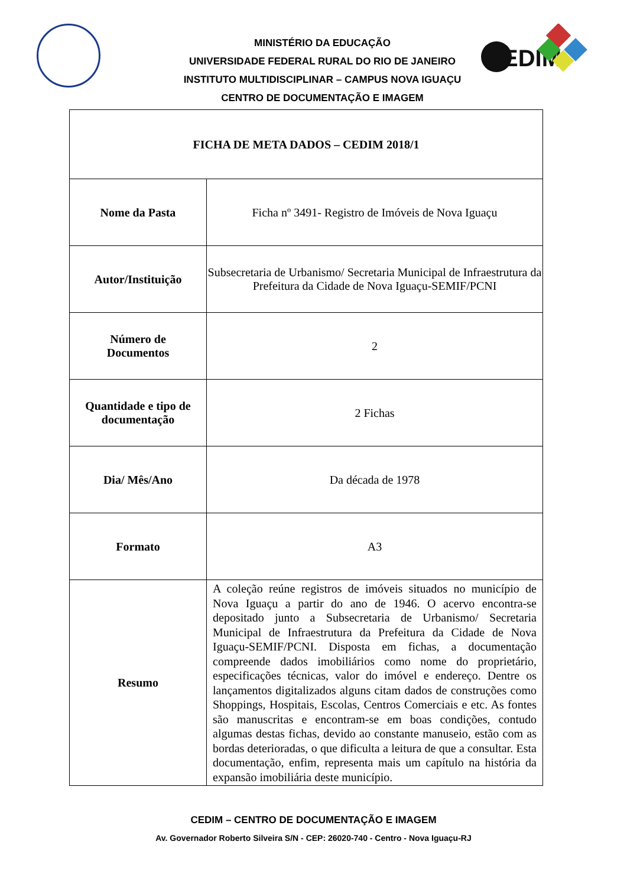EDIM
MINISTÉRIO DA EDUCAÇÃO
UNIVERSIDADE FEDERAL RURAL DO RIO DE JANEIRO
INSTITUTO MULTIDISCIPLINAR – CAMPUS NOVA IGUAÇU
CENTRO DE DOCUMENTAÇÃO E IMAGEM
| FICHA DE META DADOS – CEDIM 2018/1 | |
| Nome da Pasta | Ficha nº 3491- Registro de Imóveis de Nova Iguaçu |
| Autor/Instituição | Subsecretaria de Urbanismo/ Secretaria Municipal de Infraestrutura da Prefeitura da Cidade de Nova Iguaçu-SEMIF/PCNI |
| Número de Documentos | 2 |
| Quantidade e tipo de documentação | 2 Fichas |
| Dia/ Mês/Ano | Da década de 1978 |
| Formato | A3 |
| Resumo | A coleção reúne registros de imóveis situados no município de Nova Iguaçu a partir do ano de 1946. O acervo encontra-se depositado junto a Subsecretaria de Urbanismo/ Secretaria Municipal de Infraestrutura da Prefeitura da Cidade de Nova Iguaçu-SEMIF/PCNI. Disposta em fichas, a documentação compreende dados imobiliários como nome do proprietário, especificações técnicas, valor do imóvel e endereço. Dentre os lançamentos digitalizados alguns citam dados de construções como Shoppings, Hospitais, Escolas, Centros Comerciais e etc. As fontes são manuscritas e encontram-se em boas condições, contudo algumas destas fichas, devido ao constante manuseio, estão com as bordas deterioradas, o que dificulta a leitura de que a consultar. Esta documentação, enfim, representa mais um capítulo na história da expansão imobiliária deste município. |
CEDIM – CENTRO DE DOCUMENTAÇÃO E IMAGEM
Av. Governador Roberto Silveira S/N - CEP: 26020-740 - Centro - Nova Iguaçu-RJ